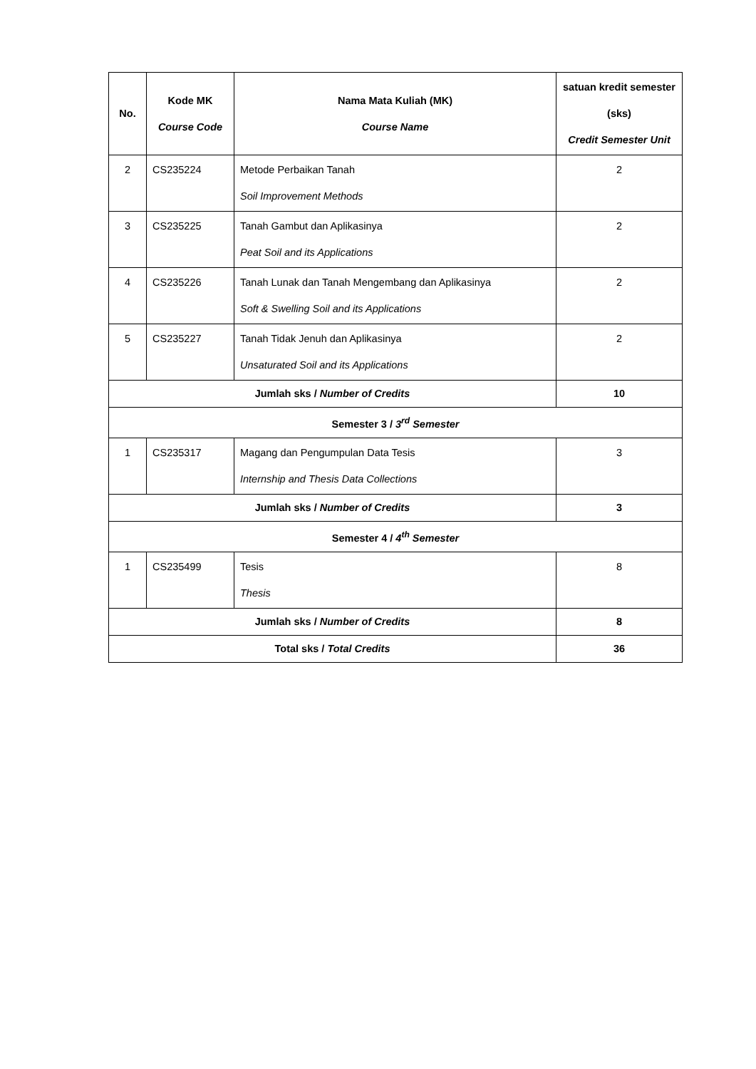| No. | Kode MK Course Code | Nama Mata Kuliah (MK) Course Name | satuan kredit semester (sks) Credit Semester Unit |
| --- | --- | --- | --- |
| 2 | CS235224 | Metode Perbaikan Tanah Soil Improvement Methods | 2 |
| 3 | CS235225 | Tanah Gambut dan Aplikasinya Peat Soil and its Applications | 2 |
| 4 | CS235226 | Tanah Lunak dan Tanah Mengembang dan Aplikasinya Soft & Swelling Soil and its Applications | 2 |
| 5 | CS235227 | Tanah Tidak Jenuh dan Aplikasinya Unsaturated Soil and its Applications | 2 |
| Jumlah sks / Number of Credits | | | 10 |
| Semester 3 / 3<sup>rd</sup> Semester | | | |
| 1 | CS235317 | Magang dan Pengumpulan Data Tesis Internship and Thesis Data Collections | 3 |
| Jumlah sks / Number of Credits | | | 3 |
| Semester 4 / 4<sup>th</sup> Semester | | | |
| 1 | CS235499 | Tesis Thesis | 8 |
| Jumlah sks / Number of Credits | | | 8 |
| Total sks / Total Credits | | | 36 |